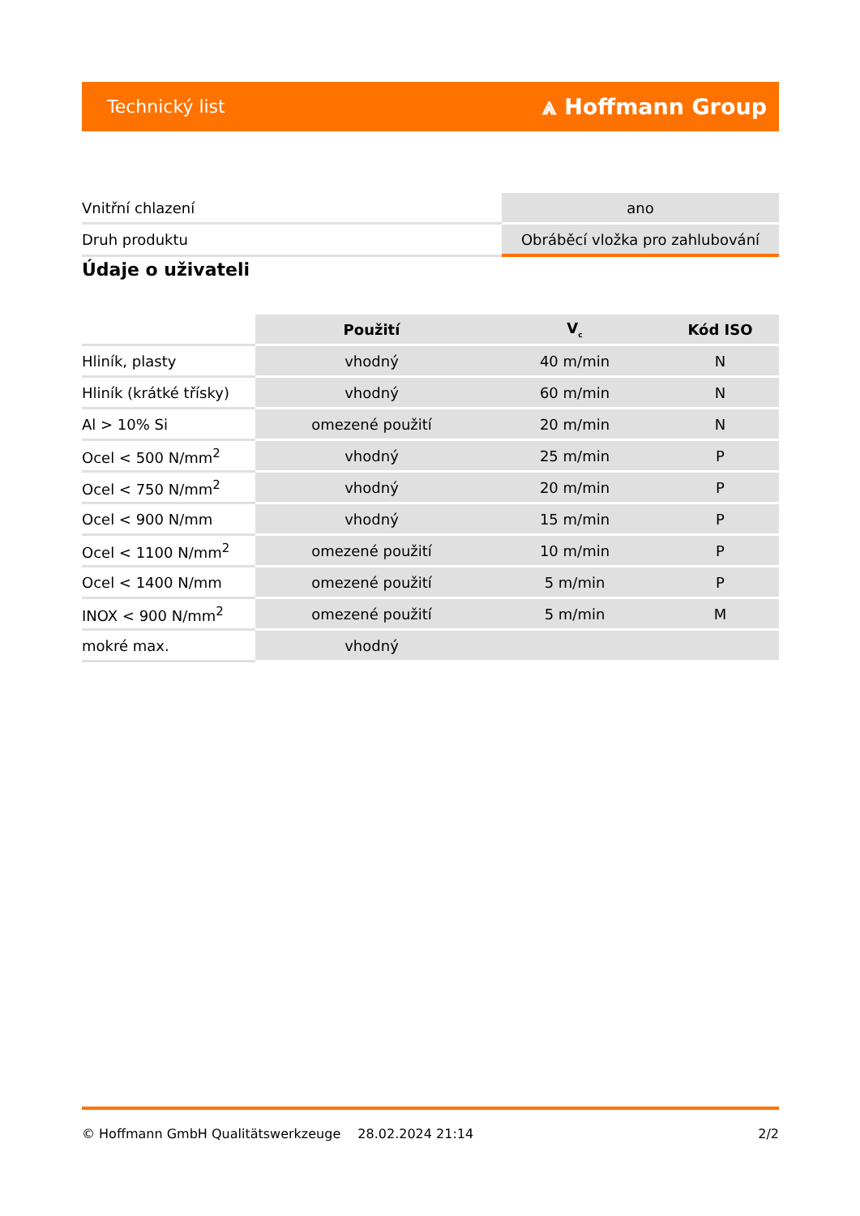Technický list ⩓ Hoffmann Group
| Vnitřní chlazení | ano |
| Druh produktu | Obráběcí vložka pro zahlubování |
Údaje o uživateli
| | Použití | V<sub>c</sub> | Kód ISO |
| --- | --- | --- | --- |
| Hliník, plasty | vhodný | 40 m/min | N |
| Hliník (krátké třísky) | vhodný | 60 m/min | N |
| Al > 10% Si | omezené použití | 20 m/min | N |
| Ocel < 500 N/mm<sup>2</sup> | vhodný | 25 m/min | P |
| Ocel < 750 N/mm<sup>2</sup> | vhodný | 20 m/min | P |
| Ocel < 900 N/mm | vhodný | 15 m/min | P |
| Ocel < 1100 N/mm<sup>2</sup> | omezené použití | 10 m/min | P |
| Ocel < 1400 N/mm | omezené použití | 5 m/min | P |
| INOX < 900 N/mm<sup>2</sup> | omezené použití | 5 m/min | M |
| mokré max. | vhodný | | |
© Hoffmann GmbH Qualitätswerkzeuge 28.02.2024 21:14 2/2